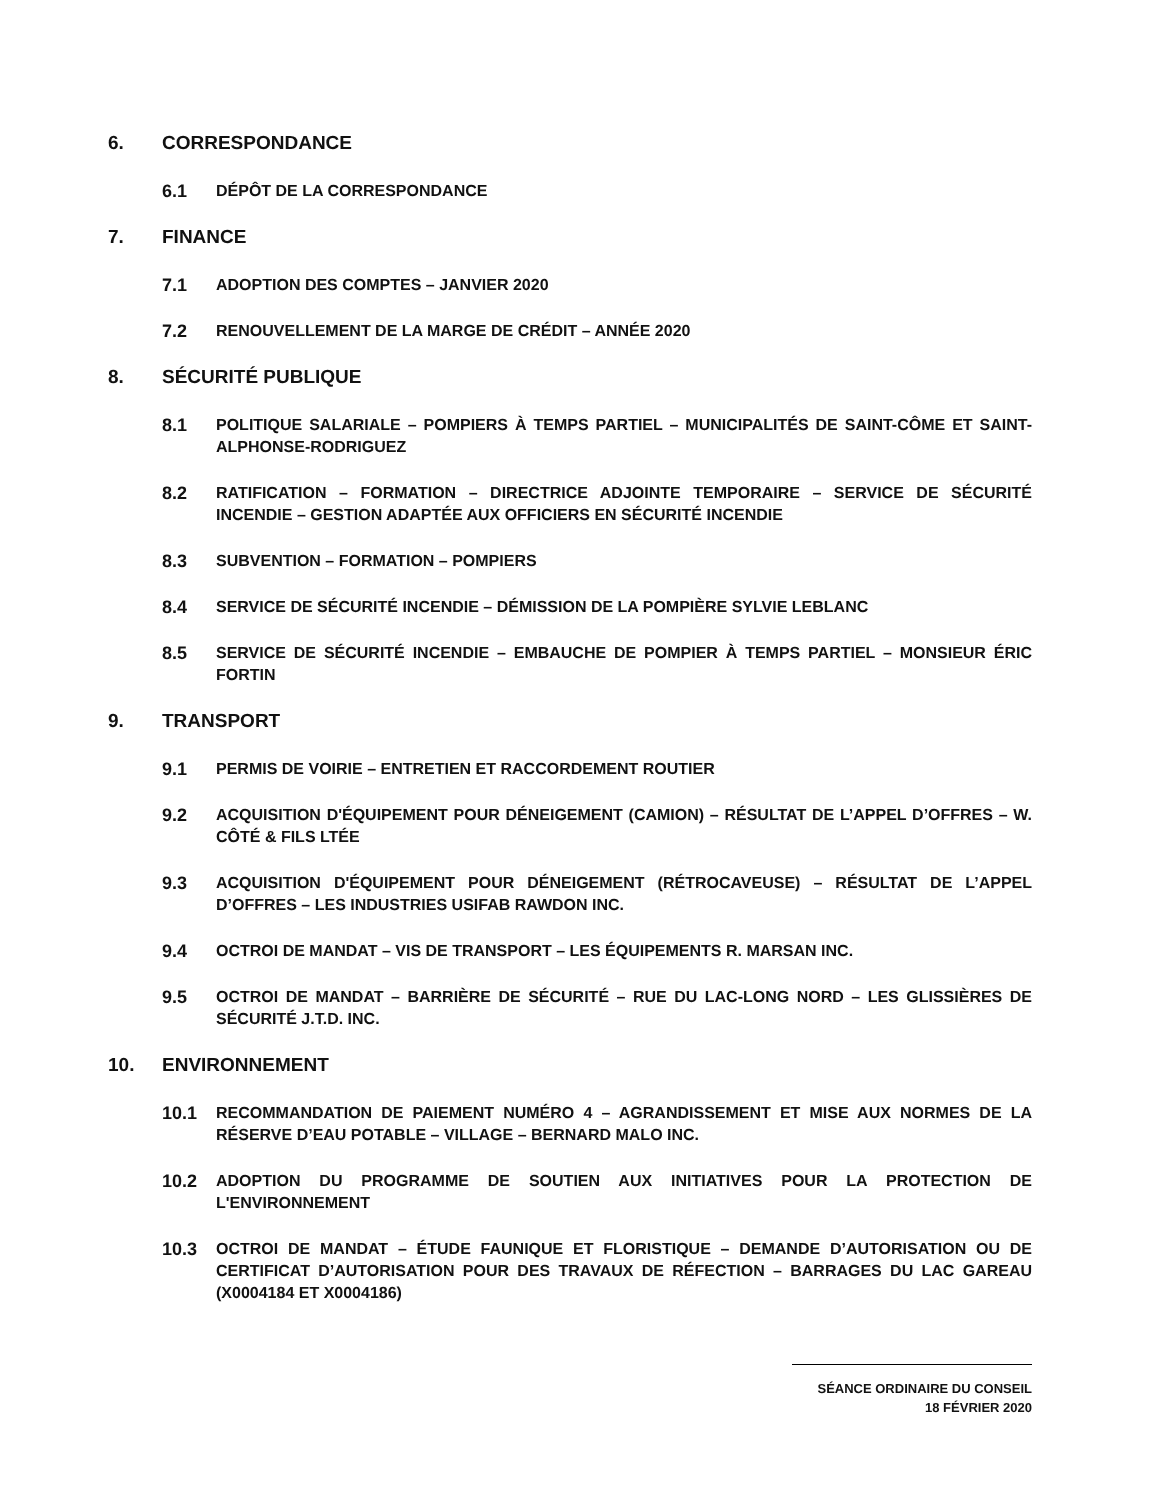6. CORRESPONDANCE
6.1 DÉPÔT DE LA CORRESPONDANCE
7. FINANCE
7.1 ADOPTION DES COMPTES – JANVIER 2020
7.2 RENOUVELLEMENT DE LA MARGE DE CRÉDIT – ANNÉE 2020
8. SÉCURITÉ PUBLIQUE
8.1 POLITIQUE SALARIALE – POMPIERS À TEMPS PARTIEL – MUNICIPALITÉS DE SAINT-CÔME ET SAINT-ALPHONSE-RODRIGUEZ
8.2 RATIFICATION – FORMATION – DIRECTRICE ADJOINTE TEMPORAIRE – SERVICE DE SÉCURITÉ INCENDIE – GESTION ADAPTÉE AUX OFFICIERS EN SÉCURITÉ INCENDIE
8.3 SUBVENTION – FORMATION – POMPIERS
8.4 SERVICE DE SÉCURITÉ INCENDIE – DÉMISSION DE LA POMPIÈRE SYLVIE LEBLANC
8.5 SERVICE DE SÉCURITÉ INCENDIE – EMBAUCHE DE POMPIER À TEMPS PARTIEL – MONSIEUR ÉRIC FORTIN
9. TRANSPORT
9.1 PERMIS DE VOIRIE – ENTRETIEN ET RACCORDEMENT ROUTIER
9.2 ACQUISITION D'ÉQUIPEMENT POUR DÉNEIGEMENT (CAMION) – RÉSULTAT DE L’APPEL D’OFFRES – W. CÔTÉ & FILS LTÉE
9.3 ACQUISITION D'ÉQUIPEMENT POUR DÉNEIGEMENT (RÉTROCAVEUSE) – RÉSULTAT DE L’APPEL D’OFFRES – LES INDUSTRIES USIFAB RAWDON INC.
9.4 OCTROI DE MANDAT – VIS DE TRANSPORT – LES ÉQUIPEMENTS R. MARSAN INC.
9.5 OCTROI DE MANDAT – BARRIÈRE DE SÉCURITÉ – RUE DU LAC-LONG NORD – LES GLISSIÈRES DE SÉCURITÉ J.T.D. INC.
10. ENVIRONNEMENT
10.1 RECOMMANDATION DE PAIEMENT NUMÉRO 4 – AGRANDISSEMENT ET MISE AUX NORMES DE LA RÉSERVE D’EAU POTABLE – VILLAGE – BERNARD MALO INC.
10.2 ADOPTION DU PROGRAMME DE SOUTIEN AUX INITIATIVES POUR LA PROTECTION DE L'ENVIRONNEMENT
10.3 OCTROI DE MANDAT – ÉTUDE FAUNIQUE ET FLORISTIQUE – DEMANDE D’AUTORISATION OU DE CERTIFICAT D’AUTORISATION POUR DES TRAVAUX DE RÉFECTION – BARRAGES DU LAC GAREAU (X0004184 ET X0004186)
SÉANCE ORDINAIRE DU CONSEIL
18 FÉVRIER 2020